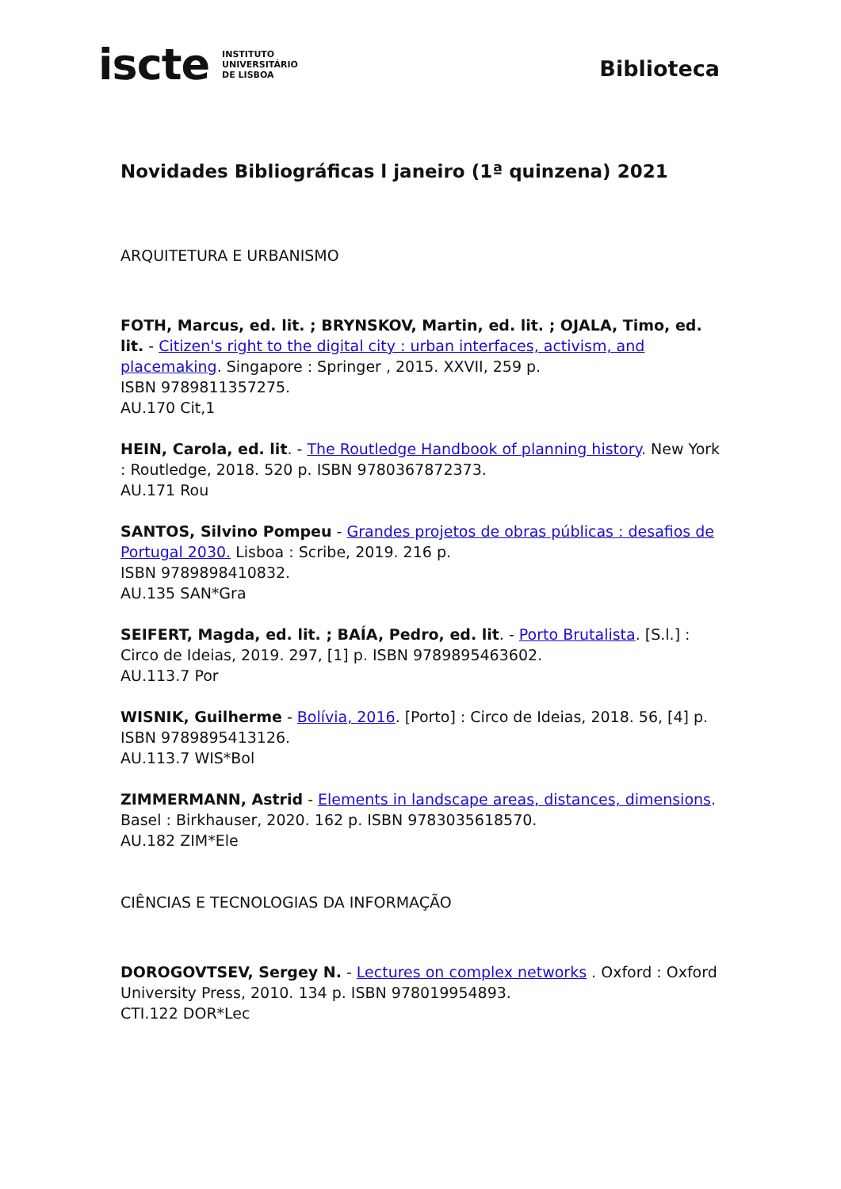iscte INSTITUTO
UNIVERSITÁRIO
DE LISBOA
Biblioteca
Novidades Bibliográficas l janeiro (1ª quinzena) 2021
ARQUITETURA E URBANISMO
FOTH, Marcus, ed. lit. ; BRYNSKOV, Martin, ed. lit. ; OJALA, Timo, ed. lit. - Citizen's right to the digital city : urban interfaces, activism, and placemaking. Singapore : Springer , 2015. XXVII, 259 p.
ISBN 9789811357275.
AU.170 Cit,1
HEIN, Carola, ed. lit. - The Routledge Handbook of planning history. New York : Routledge, 2018. 520 p. ISBN 9780367872373.
AU.171 Rou
SANTOS, Silvino Pompeu - Grandes projetos de obras públicas : desafios de Portugal 2030. Lisboa : Scribe, 2019. 216 p.
ISBN 9789898410832.
AU.135 SAN*Gra
SEIFERT, Magda, ed. lit. ; BAÍA, Pedro, ed. lit. - Porto Brutalista. [S.l.] : Circo de Ideias, 2019. 297, [1] p. ISBN 9789895463602.
AU.113.7 Por
WISNIK, Guilherme - Bolívia, 2016. [Porto] : Circo de Ideias, 2018. 56, [4] p. ISBN 9789895413126.
AU.113.7 WIS*Bol
ZIMMERMANN, Astrid - Elements in landscape areas, distances, dimensions. Basel : Birkhauser, 2020. 162 p. ISBN 9783035618570.
AU.182 ZIM*Ele
CIÊNCIAS E TECNOLOGIAS DA INFORMAÇÃO
DOROGOVTSEV, Sergey N. - Lectures on complex networks . Oxford : Oxford University Press, 2010. 134 p. ISBN 978019954893.
CTI.122 DOR*Lec